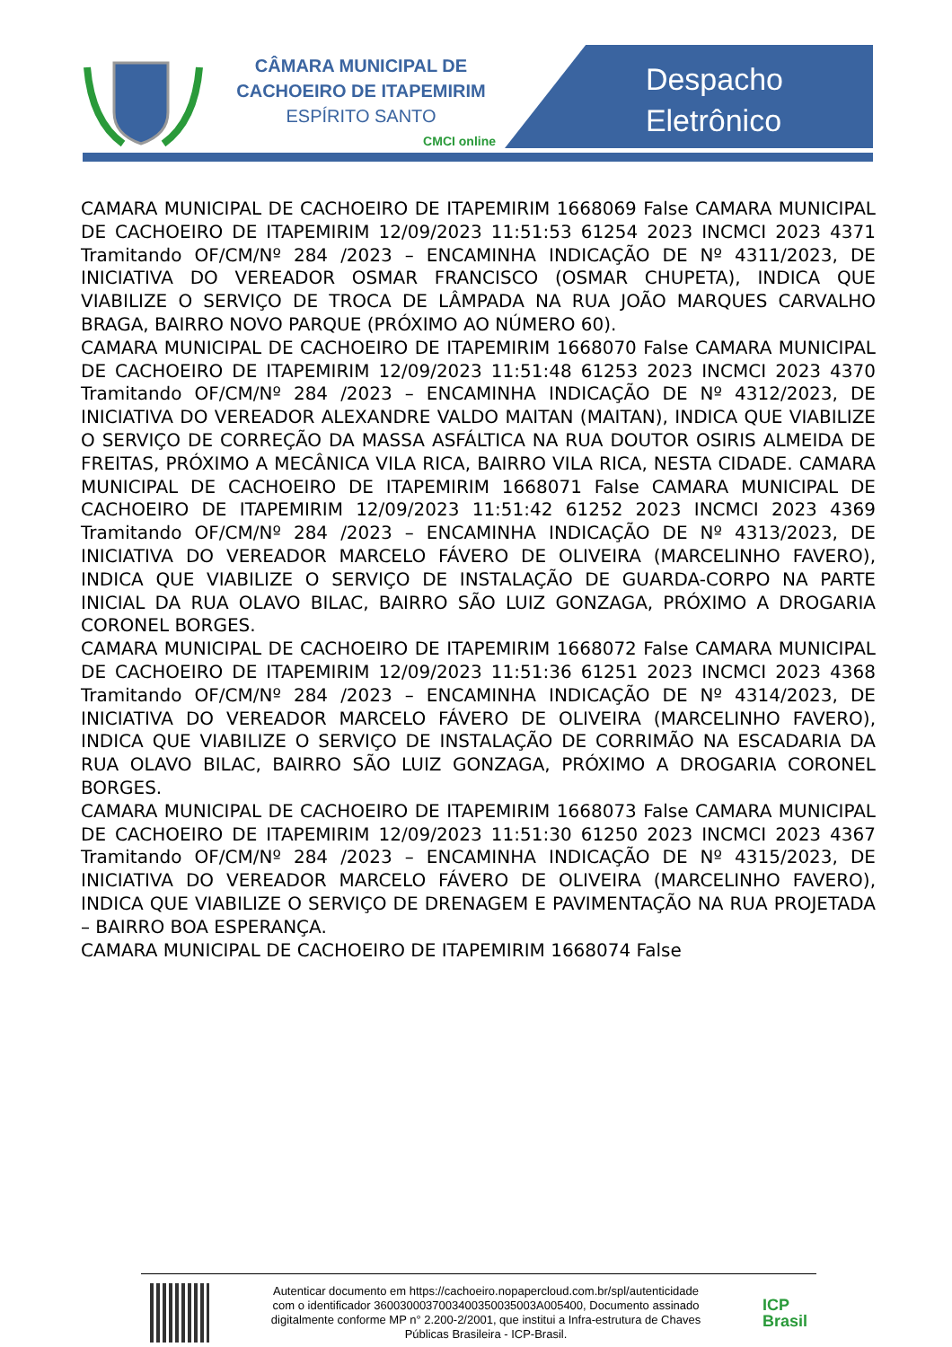CÂMARA MUNICIPAL DE
CACHOEIRO DE ITAPEMIRIM
ESPÍRITO SANTO
CMCI online
Despacho
Eletrônico
CAMARA MUNICIPAL DE CACHOEIRO DE ITAPEMIRIM 1668069 False CAMARA MUNICIPAL DE CACHOEIRO DE ITAPEMIRIM 12/09/2023 11:51:53 61254 2023 INCMCI 2023 4371 Tramitando OF/CM/Nº 284 /2023 – ENCAMINHA INDICAÇÃO DE Nº 4311/2023, DE INICIATIVA DO VEREADOR OSMAR FRANCISCO (OSMAR CHUPETA), INDICA QUE VIABILIZE O SERVIÇO DE TROCA DE LÂMPADA NA RUA JOÃO MARQUES CARVALHO BRAGA, BAIRRO NOVO PARQUE (PRÓXIMO AO NÚMERO 60).
CAMARA MUNICIPAL DE CACHOEIRO DE ITAPEMIRIM 1668070 False CAMARA MUNICIPAL DE CACHOEIRO DE ITAPEMIRIM 12/09/2023 11:51:48 61253 2023 INCMCI 2023 4370 Tramitando OF/CM/Nº 284 /2023 – ENCAMINHA INDICAÇÃO DE Nº 4312/2023, DE INICIATIVA DO VEREADOR ALEXANDRE VALDO MAITAN (MAITAN), INDICA QUE VIABILIZE O SERVIÇO DE CORREÇÃO DA MASSA ASFÁLTICA NA RUA DOUTOR OSIRIS ALMEIDA DE FREITAS, PRÓXIMO A MECÂNICA VILA RICA, BAIRRO VILA RICA, NESTA CIDADE. CAMARA MUNICIPAL DE CACHOEIRO DE ITAPEMIRIM 1668071 False CAMARA MUNICIPAL DE CACHOEIRO DE ITAPEMIRIM 12/09/2023 11:51:42 61252 2023 INCMCI 2023 4369 Tramitando OF/CM/Nº 284 /2023 – ENCAMINHA INDICAÇÃO DE Nº 4313/2023, DE INICIATIVA DO VEREADOR MARCELO FÁVERO DE OLIVEIRA (MARCELINHO FAVERO), INDICA QUE VIABILIZE O SERVIÇO DE INSTALAÇÃO DE GUARDA-CORPO NA PARTE INICIAL DA RUA OLAVO BILAC, BAIRRO SÃO LUIZ GONZAGA, PRÓXIMO A DROGARIA CORONEL BORGES.
CAMARA MUNICIPAL DE CACHOEIRO DE ITAPEMIRIM 1668072 False CAMARA MUNICIPAL DE CACHOEIRO DE ITAPEMIRIM 12/09/2023 11:51:36 61251 2023 INCMCI 2023 4368 Tramitando OF/CM/Nº 284 /2023 – ENCAMINHA INDICAÇÃO DE Nº 4314/2023, DE INICIATIVA DO VEREADOR MARCELO FÁVERO DE OLIVEIRA (MARCELINHO FAVERO), INDICA QUE VIABILIZE O SERVIÇO DE INSTALAÇÃO DE CORRIMÃO NA ESCADARIA DA RUA OLAVO BILAC, BAIRRO SÃO LUIZ GONZAGA, PRÓXIMO A DROGARIA CORONEL BORGES.
CAMARA MUNICIPAL DE CACHOEIRO DE ITAPEMIRIM 1668073 False CAMARA MUNICIPAL DE CACHOEIRO DE ITAPEMIRIM 12/09/2023 11:51:30 61250 2023 INCMCI 2023 4367 Tramitando OF/CM/Nº 284 /2023 – ENCAMINHA INDICAÇÃO DE Nº 4315/2023, DE INICIATIVA DO VEREADOR MARCELO FÁVERO DE OLIVEIRA (MARCELINHO FAVERO), INDICA QUE VIABILIZE O SERVIÇO DE DRENAGEM E PAVIMENTAÇÃO NA RUA PROJETADA – BAIRRO BOA ESPERANÇA.
CAMARA MUNICIPAL DE CACHOEIRO DE ITAPEMIRIM 1668074 False
Autenticar documento em https://cachoeiro.nopapercloud.com.br/spl/autenticidade
com o identificador 360030003700340035003500​3A005400, Documento assinado
digitalmente conforme MP n° 2.200-2/2001, que institui a Infra-estrutura de Chaves
Públicas Brasileira - ICP-Brasil.
ICP
Brasil